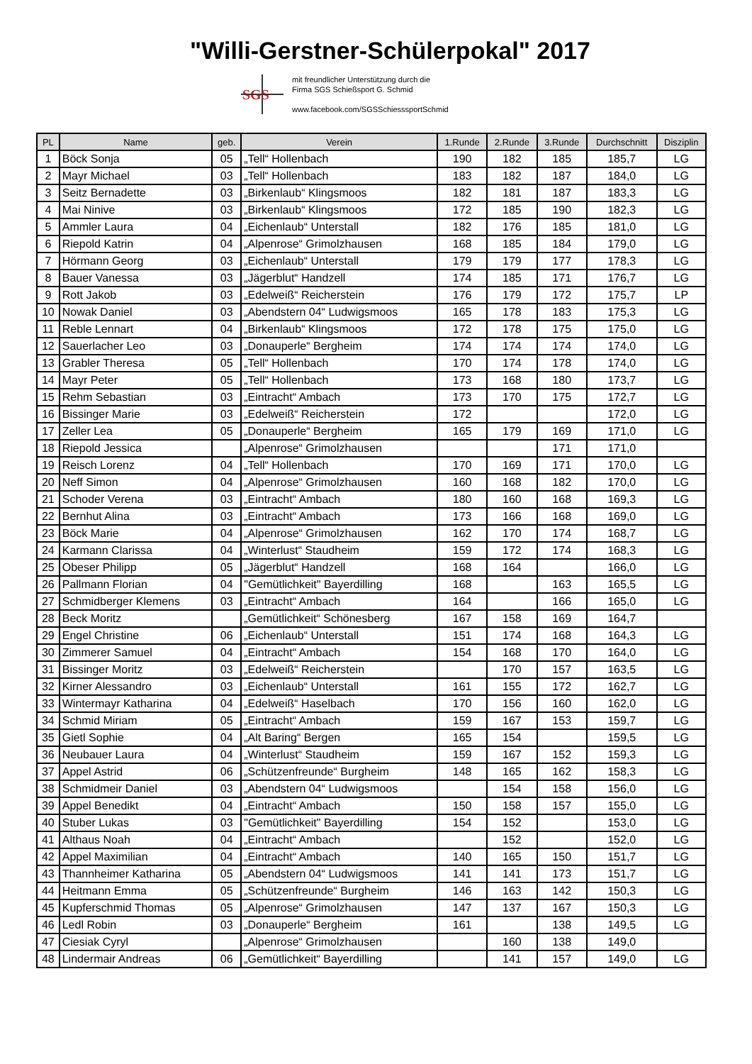"Willi-Gerstner-Schülerpokal" 2017
SGS
mit freundlicher Unterstützung durch die
Firma SGS Schießsport G. Schmid
www.facebook.com/SGSSchiesssportSchmid
| PL | Name | geb. | Verein | 1.Runde | 2.Runde | 3.Runde | Durchschnitt | Disziplin |
| --- | --- | --- | --- | --- | --- | --- | --- | --- |
| 1 | Böck Sonja | 05 | „Tell“ Hollenbach | 190 | 182 | 185 | 185,7 | LG |
| 2 | Mayr Michael | 03 | „Tell“ Hollenbach | 183 | 182 | 187 | 184,0 | LG |
| 3 | Seitz Bernadette | 03 | „Birkenlaub“ Klingsmoos | 182 | 181 | 187 | 183,3 | LG |
| 4 | Mai Ninive | 03 | „Birkenlaub“ Klingsmoos | 172 | 185 | 190 | 182,3 | LG |
| 5 | Ammler Laura | 04 | „Eichenlaub“ Unterstall | 182 | 176 | 185 | 181,0 | LG |
| 6 | Riepold Katrin | 04 | „Alpenrose“ Grimolzhausen | 168 | 185 | 184 | 179,0 | LG |
| 7 | Hörmann Georg | 03 | „Eichenlaub“ Unterstall | 179 | 179 | 177 | 178,3 | LG |
| 8 | Bauer Vanessa | 03 | „Jägerblut“ Handzell | 174 | 185 | 171 | 176,7 | LG |
| 9 | Rott Jakob | 03 | „Edelweiß“ Reicherstein | 176 | 179 | 172 | 175,7 | LP |
| 10 | Nowak Daniel | 03 | „Abendstern 04“ Ludwigsmoos | 165 | 178 | 183 | 175,3 | LG |
| 11 | Reble Lennart | 04 | „Birkenlaub“ Klingsmoos | 172 | 178 | 175 | 175,0 | LG |
| 12 | Sauerlacher Leo | 03 | „Donauperle“ Bergheim | 174 | 174 | 174 | 174,0 | LG |
| 13 | Grabler Theresa | 05 | „Tell“ Hollenbach | 170 | 174 | 178 | 174,0 | LG |
| 14 | Mayr Peter | 05 | „Tell“ Hollenbach | 173 | 168 | 180 | 173,7 | LG |
| 15 | Rehm Sebastian | 03 | „Eintracht“ Ambach | 173 | 170 | 175 | 172,7 | LG |
| 16 | Bissinger Marie | 03 | „Edelweiß“ Reicherstein | 172 | | | 172,0 | LG |
| 17 | Zeller Lea | 05 | „Donauperle“ Bergheim | 165 | 179 | 169 | 171,0 | LG |
| 18 | Riepold Jessica | | „Alpenrose“ Grimolzhausen | | | 171 | 171,0 | |
| 19 | Reisch Lorenz | 04 | „Tell“ Hollenbach | 170 | 169 | 171 | 170,0 | LG |
| 20 | Neff Simon | 04 | „Alpenrose“ Grimolzhausen | 160 | 168 | 182 | 170,0 | LG |
| 21 | Schoder Verena | 03 | „Eintracht“ Ambach | 180 | 160 | 168 | 169,3 | LG |
| 22 | Bernhut Alina | 03 | „Eintracht“ Ambach | 173 | 166 | 168 | 169,0 | LG |
| 23 | Böck Marie | 04 | „Alpenrose“ Grimolzhausen | 162 | 170 | 174 | 168,7 | LG |
| 24 | Karmann Clarissa | 04 | „Winterlust“ Staudheim | 159 | 172 | 174 | 168,3 | LG |
| 25 | Obeser Philipp | 05 | „Jägerblut“ Handzell | 168 | 164 | | 166,0 | LG |
| 26 | Pallmann Florian | 04 | "Gemütlichkeit" Bayerdilling | 168 | | 163 | 165,5 | LG |
| 27 | Schmidberger Klemens | 03 | „Eintracht“ Ambach | 164 | | 166 | 165,0 | LG |
| 28 | Beck Moritz | | „Gemütlichkeit“ Schönesberg | 167 | 158 | 169 | 164,7 | |
| 29 | Engel Christine | 06 | „Eichenlaub“ Unterstall | 151 | 174 | 168 | 164,3 | LG |
| 30 | Zimmerer Samuel | 04 | „Eintracht“ Ambach | 154 | 168 | 170 | 164,0 | LG |
| 31 | Bissinger Moritz | 03 | „Edelweiß“ Reicherstein | | 170 | 157 | 163,5 | LG |
| 32 | Kirner Alessandro | 03 | „Eichenlaub“ Unterstall | 161 | 155 | 172 | 162,7 | LG |
| 33 | Wintermayr Katharina | 04 | „Edelweiß“ Haselbach | 170 | 156 | 160 | 162,0 | LG |
| 34 | Schmid Miriam | 05 | „Eintracht“ Ambach | 159 | 167 | 153 | 159,7 | LG |
| 35 | Gietl Sophie | 04 | „Alt Baring“ Bergen | 165 | 154 | | 159,5 | LG |
| 36 | Neubauer Laura | 04 | „Winterlust“ Staudheim | 159 | 167 | 152 | 159,3 | LG |
| 37 | Appel Astrid | 06 | „Schützenfreunde“ Burgheim | 148 | 165 | 162 | 158,3 | LG |
| 38 | Schmidmeir Daniel | 03 | „Abendstern 04“ Ludwigsmoos | | 154 | 158 | 156,0 | LG |
| 39 | Appel Benedikt | 04 | „Eintracht“ Ambach | 150 | 158 | 157 | 155,0 | LG |
| 40 | Stuber Lukas | 03 | "Gemütlichkeit" Bayerdilling | 154 | 152 | | 153,0 | LG |
| 41 | Althaus Noah | 04 | „Eintracht“ Ambach | | 152 | | 152,0 | LG |
| 42 | Appel Maximilian | 04 | „Eintracht“ Ambach | 140 | 165 | 150 | 151,7 | LG |
| 43 | Thannheimer Katharina | 05 | „Abendstern 04“ Ludwigsmoos | 141 | 141 | 173 | 151,7 | LG |
| 44 | Heitmann Emma | 05 | „Schützenfreunde“ Burgheim | 146 | 163 | 142 | 150,3 | LG |
| 45 | Kupferschmid Thomas | 05 | „Alpenrose“ Grimolzhausen | 147 | 137 | 167 | 150,3 | LG |
| 46 | Ledl Robin | 03 | „Donauperle“ Bergheim | 161 | | 138 | 149,5 | LG |
| 47 | Ciesiak Cyryl | | „Alpenrose“ Grimolzhausen | | 160 | 138 | 149,0 | |
| 48 | Lindermair Andreas | 06 | „Gemütlichkeit“ Bayerdilling | | 141 | 157 | 149,0 | LG |